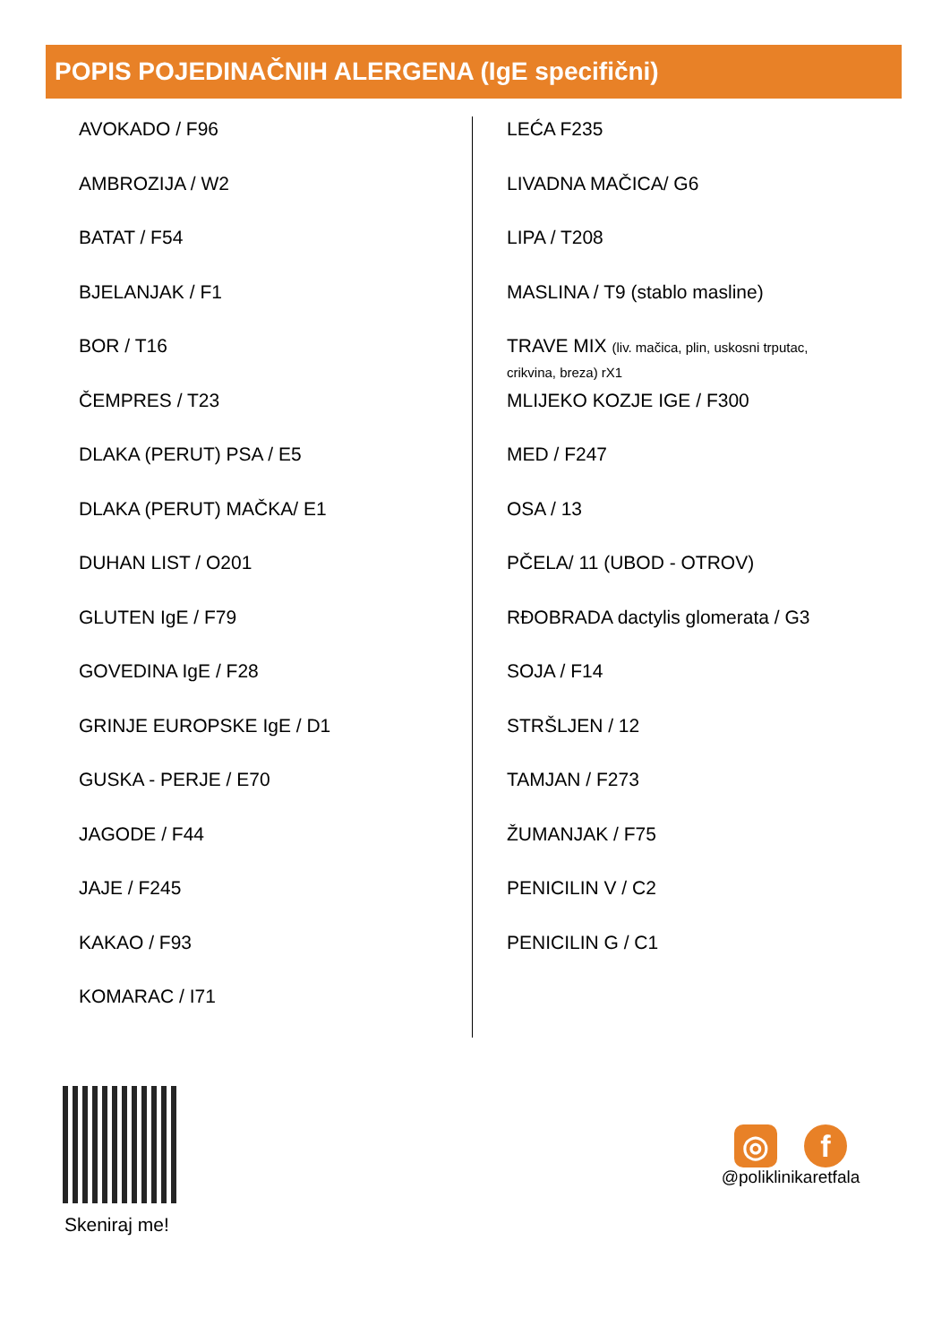POPIS POJEDINAČNIH ALERGENA (IgE specifični)
AVOKADO / F96
AMBROZIJA / W2
BATAT / F54
BJELANJAK / F1
BOR / T16
ČEMPRES / T23
DLAKA (PERUT) PSA / E5
DLAKA (PERUT) MAČKA/ E1
DUHAN LIST / O201
GLUTEN IgE / F79
GOVEDINA IgE / F28
GRINJE EUROPSKE IgE / D1
GUSKA - PERJE / E70
JAGODE / F44
JAJE / F245
KAKAO / F93
KOMARAC / I71
LEĆA F235
LIVADNA MAČICA/ G6
LIPA / T208
MASLINA / T9 (stablo masline)
TRAVE MIX (liv. mačica, plin, uskosni trputac,
crikvina, breza) rX1
MLIJEKO KOZJE IGE / F300
MED / F247
OSA / 13
PČELA/ 11 (UBOD - OTROV)
RĐOBRADA dactylis glomerata / G3
SOJA / F14
STRŠLJEN / 12
TAMJAN / F273
ŽUMANJAK / F75
PENICILIN V / C2
PENICILIN G / C1
Skeniraj me!
◎ f
@poliklinikaretfala